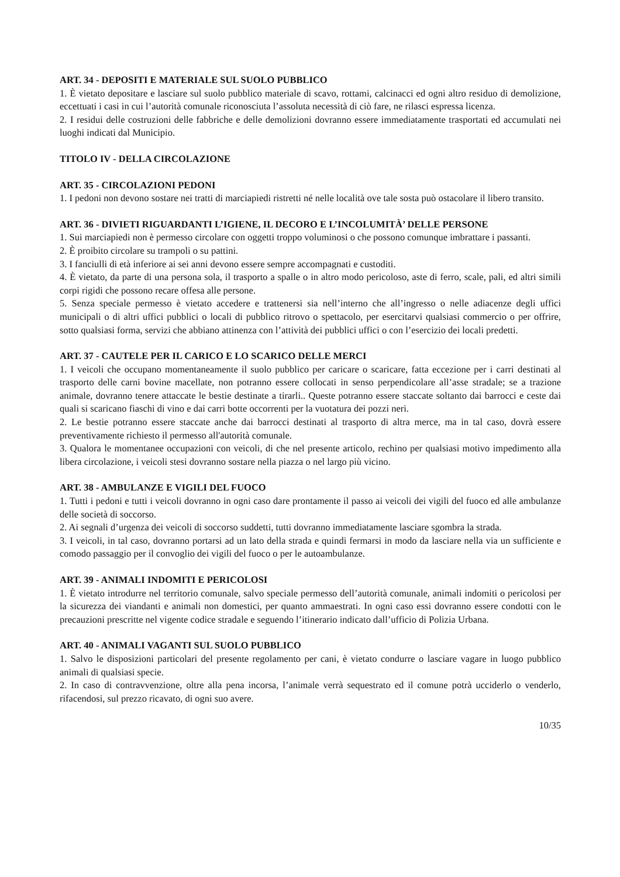ART. 34 - DEPOSITI E MATERIALE SUL SUOLO PUBBLICO
1. È vietato depositare e lasciare sul suolo pubblico materiale di scavo, rottami, calcinacci ed ogni altro residuo di demolizione, eccettuati i casi in cui l’autorità comunale riconosciuta l’assoluta necessità di ciò fare, ne rilasci espressa licenza.
2. I residui delle costruzioni delle fabbriche e delle demolizioni dovranno essere immediatamente trasportati ed accumulati nei luoghi indicati dal Municipio.
TITOLO IV - DELLA CIRCOLAZIONE
ART. 35 - CIRCOLAZIONI PEDONI
1. I pedoni non devono sostare nei tratti di marciapiedi ristretti né nelle località ove tale sosta può ostacolare il libero transito.
ART. 36 - DIVIETI RIGUARDANTI L’IGIENE, IL DECORO E L’INCOLUMITÀ’ DELLE PERSONE
1. Sui marciapiedi non è permesso circolare con oggetti troppo voluminosi o che possono comunque imbrattare i passanti.
2. È proibito circolare su trampoli o su pattini.
3. I fanciulli di età inferiore ai sei anni devono essere sempre accompagnati e custoditi.
4. È vietato, da parte di una persona sola, il trasporto a spalle o in altro modo pericoloso, aste di ferro, scale, pali, ed altri simili corpi rigidi che possono recare offesa alle persone.
5. Senza speciale permesso è vietato accedere e trattenersi sia nell’interno che all’ingresso o nelle adiacenze degli uffici municipali o di altri uffici pubblici o locali di pubblico ritrovo o spettacolo, per esercitarvi qualsiasi commercio o per offrire, sotto qualsiasi forma, servizi che abbiano attinenza con l’attività dei pubblici uffici o con l’esercizio dei locali predetti.
ART. 37 - CAUTELE PER IL CARICO E LO SCARICO DELLE MERCI
1. I veicoli che occupano momentaneamente il suolo pubblico per caricare o scaricare, fatta eccezione per i carri destinati al trasporto delle carni bovine macellate, non potranno essere collocati in senso perpendicolare all’asse stradale; se a trazione animale, dovranno tenere attaccate le bestie destinate a tirarli.. Queste potranno essere staccate soltanto dai barrocci e ceste dai quali si scaricano fiaschi di vino e dai carri botte occorrenti per la vuotatura dei pozzi neri.
2. Le bestie potranno essere staccate anche dai barrocci destinati al trasporto di altra merce, ma in tal caso, dovrà essere preventivamente richiesto il permesso all'autorità comunale.
3. Qualora le momentanee occupazioni con veicoli, di che nel presente articolo, rechino per qualsiasi motivo impedimento alla libera circolazione, i veicoli stesi dovranno sostare nella piazza o nel largo più vicino.
ART. 38 - AMBULANZE E VIGILI DEL FUOCO
1. Tutti i pedoni e tutti i veicoli dovranno in ogni caso dare prontamente il passo ai veicoli dei vigili del fuoco ed alle ambulanze delle società di soccorso.
2. Ai segnali d’urgenza dei veicoli di soccorso suddetti, tutti dovranno immediatamente lasciare sgombra la strada.
3. I veicoli, in tal caso, dovranno portarsi ad un lato della strada e quindi fermarsi in modo da lasciare nella via un sufficiente e comodo passaggio per il convoglio dei vigili del fuoco o per le autoambulanze.
ART. 39 - ANIMALI INDOMITI E PERICOLOSI
1. È vietato introdurre nel territorio comunale, salvo speciale permesso dell’autorità comunale, animali indomiti o pericolosi per la sicurezza dei viandanti e animali non domestici, per quanto ammaestrati. In ogni caso essi dovranno essere condotti con le precauzioni prescritte nel vigente codice stradale e seguendo l’itinerario indicato dall’ufficio di Polizia Urbana.
ART. 40 - ANIMALI VAGANTI SUL SUOLO PUBBLICO
1. Salvo le disposizioni particolari del presente regolamento per cani, è vietato condurre o lasciare vagare in luogo pubblico animali di qualsiasi specie.
2. In caso di contravvenzione, oltre alla pena incorsa, l’animale verrà sequestrato ed il comune potrà ucciderlo o venderlo, rifacendosi, sul prezzo ricavato, di ogni suo avere.
10/35